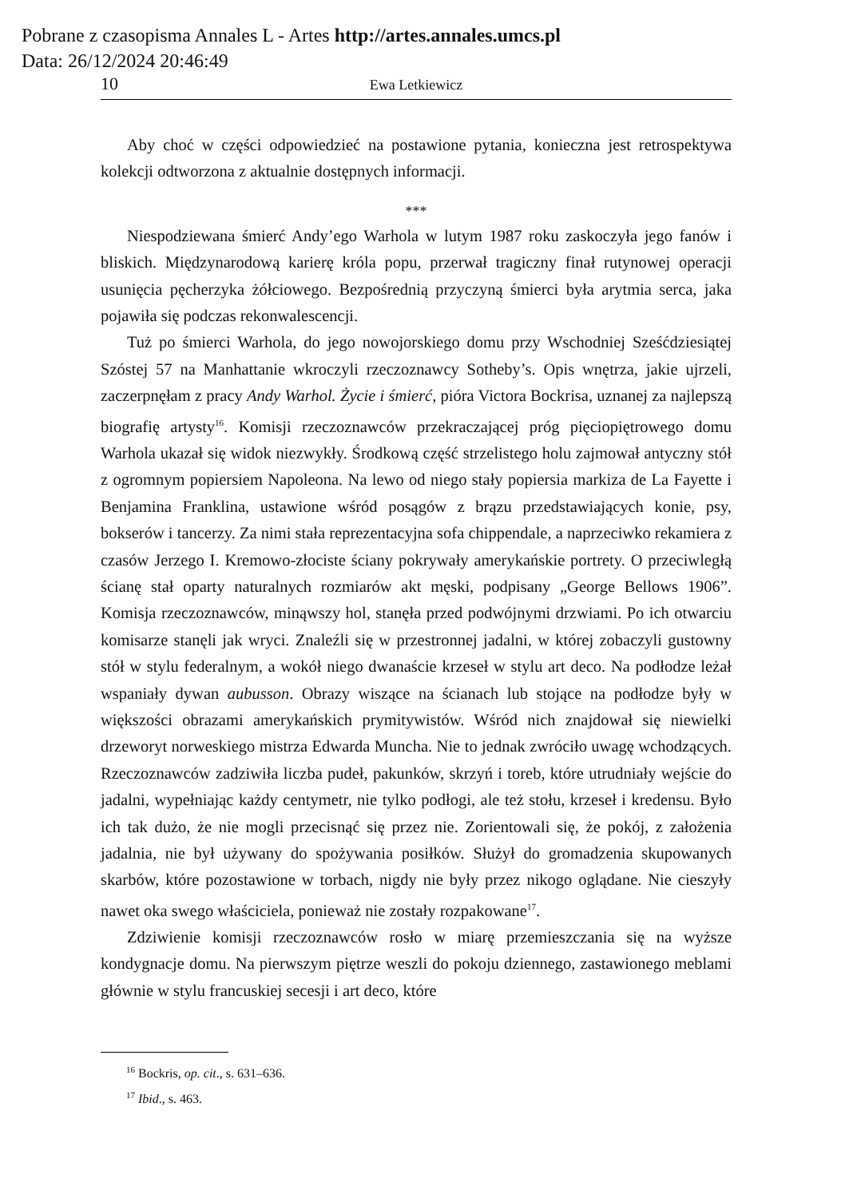Pobrane z czasopisma Annales L - Artes http://artes.annales.umcs.pl
Data: 26/12/2024 20:46:49
10 Ewa Letkiewicz
Aby choć w części odpowiedzieć na postawione pytania, konieczna jest retrospektywa kolekcji odtworzona z aktualnie dostępnych informacji.
***
Niespodziewana śmierć Andy’ego Warhola w lutym 1987 roku zaskoczyła jego fanów i bliskich. Międzynarodową karierę króla popu, przerwał tragiczny finał rutynowej operacji usunięcia pęcherzyka żółciowego. Bezpośrednią przyczyną śmierci była arytmia serca, jaka pojawiła się podczas rekonwalescencji.
Tuż po śmierci Warhola, do jego nowojorskiego domu przy Wschodniej Sześćdziesiątej Szóstej 57 na Manhattanie wkroczyli rzeczoznawcy Sotheby’s. Opis wnętrza, jakie ujrzeli, zaczerpnęłam z pracy Andy Warhol. Życie i śmierć, pióra Victora Bockrisa, uznanej za najlepszą biografię artysty<sup>16</sup>. Komisji rzeczoznawców przekraczającej próg pięciopiętrowego domu Warhola ukazał się widok niezwykły. Środkową część strzelistego holu zajmował antyczny stół z ogromnym popiersiem Napoleona. Na lewo od niego stały popiersia markiza de La Fayette i Benjamina Franklina, ustawione wśród posągów z brązu przedstawiających konie, psy, bokserów i tancerzy. Za nimi stała reprezentacyjna sofa chippendale, a naprzeciwko rekamiera z czasów Jerzego I. Kremowo-złociste ściany pokrywały amerykańskie portrety. O przeciwległą ścianę stał oparty naturalnych rozmiarów akt męski, podpisany „George Bellows 1906”. Komisja rzeczoznawców, minąwszy hol, stanęła przed podwójnymi drzwiami. Po ich otwarciu komisarze stanęli jak wryci. Znaleźli się w przestronnej jadalni, w której zobaczyli gustowny stół w stylu federalnym, a wokół niego dwanaście krzeseł w stylu art deco. Na podłodze leżał wspaniały dywan aubusson. Obrazy wiszące na ścianach lub stojące na podłodze były w większości obrazami amerykańskich prymitywistów. Wśród nich znajdował się niewielki drzeworyt norweskiego mistrza Edwarda Muncha. Nie to jednak zwróciło uwagę wchodzących. Rzeczoznawców zadziwiła liczba pudeł, pakunków, skrzyń i toreb, które utrudniały wejście do jadalni, wypełniając każdy centymetr, nie tylko podłogi, ale też stołu, krzeseł i kredensu. Było ich tak dużo, że nie mogli przecisnąć się przez nie. Zorientowali się, że pokój, z założenia jadalnia, nie był używany do spożywania posiłków. Służył do gromadzenia skupowanych skarbów, które pozostawione w torbach, nigdy nie były przez nikogo oglądane. Nie cieszyły nawet oka swego właściciela, ponieważ nie zostały rozpakowane<sup>17</sup>.
Zdziwienie komisji rzeczoznawców rosło w miarę przemieszczania się na wyższe kondygnacje domu. Na pierwszym piętrze weszli do pokoju dziennego, zastawionego meblami głównie w stylu francuskiej secesji i art deco, które
<sup>16</sup> Bockris, op. cit., s. 631–636.
<sup>17</sup> Ibid., s. 463.